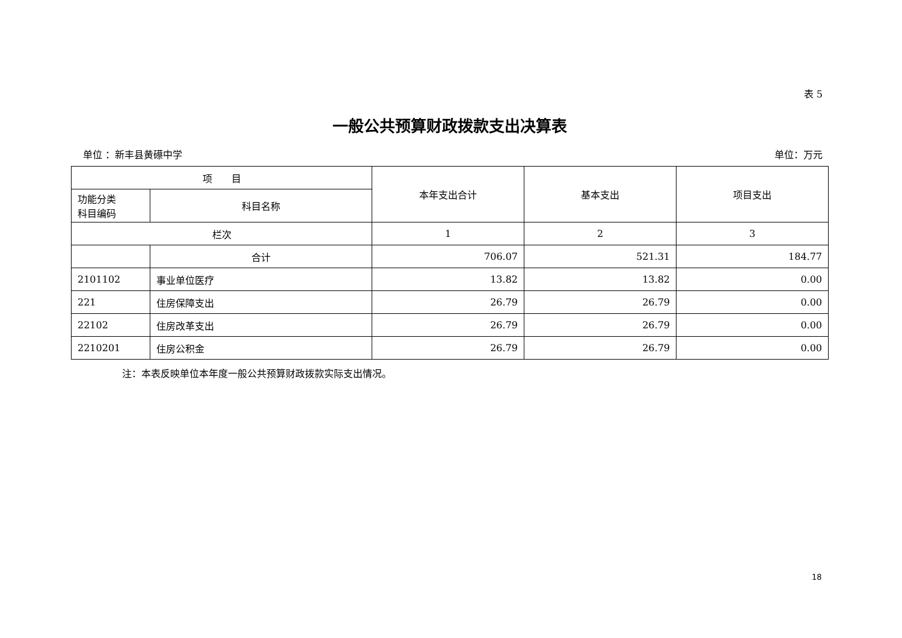表 5
一般公共预算财政拨款支出决算表
单位 ：新丰县黄礤中学 单位：万元
| 项 目 | | 本年支出合计 | 基本支出 | 项目支出 |
| --- | --- | --- | --- | --- |
| 功能分类 科目编码 | 科目名称 | | | |
| 栏次 | | 1 | 2 | 3 |
| | 合计 | 706.07 | 521.31 | 184.77 |
| 2101102 | 事业单位医疗 | 13.82 | 13.82 | 0.00 |
| 221 | 住房保障支出 | 26.79 | 26.79 | 0.00 |
| 22102 | 住房改革支出 | 26.79 | 26.79 | 0.00 |
| 2210201 | 住房公积金 | 26.79 | 26.79 | 0.00 |
注：本表反映单位本年度一般公共预算财政拨款实际支出情况。
18